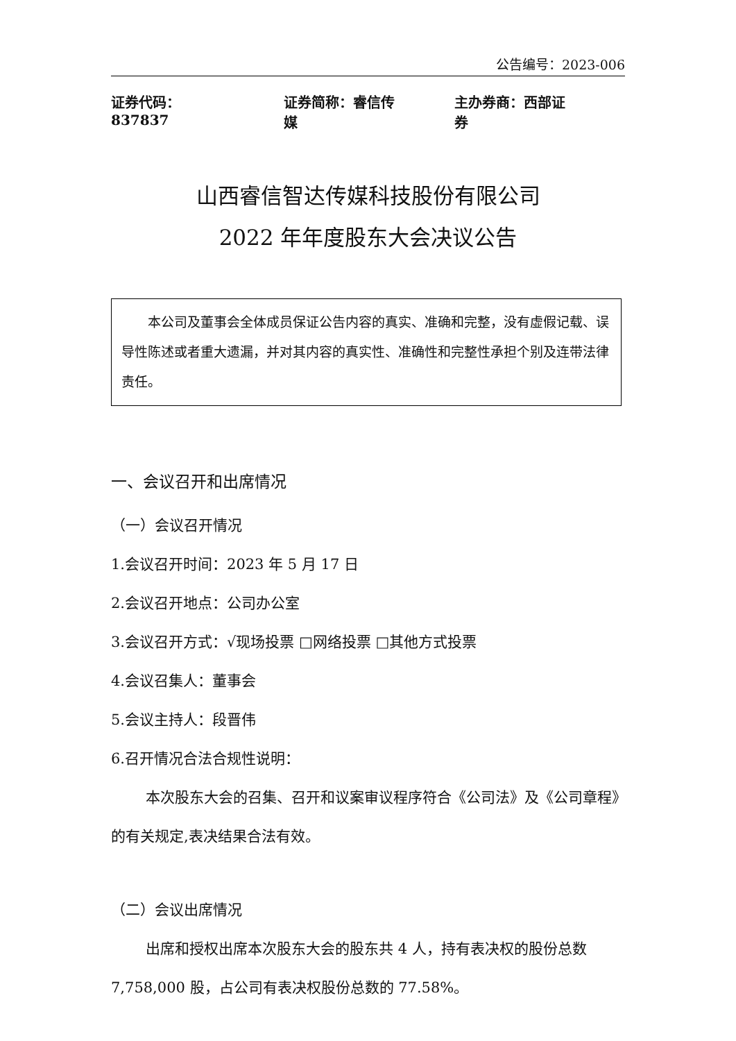公告编号：2023-006
证券代码：837837 证券简称：睿信传媒 主办券商：西部证券
山西睿信智达传媒科技股份有限公司
2022 年年度股东大会决议公告
本公司及董事会全体成员保证公告内容的真实、准确和完整，没有虚假记载、误导性陈述或者重大遗漏，并对其内容的真实性、准确性和完整性承担个别及连带法律责任。
一、会议召开和出席情况
（一）会议召开情况
1.会议召开时间：2023 年 5 月 17 日
2.会议召开地点：公司办公室
3.会议召开方式：√现场投票 □网络投票 □其他方式投票
4.会议召集人：董事会
5.会议主持人：段晋伟
6.召开情况合法合规性说明：
本次股东大会的召集、召开和议案审议程序符合《公司法》及《公司章程》的有关规定,表决结果合法有效。
（二）会议出席情况
出席和授权出席本次股东大会的股东共 4 人，持有表决权的股份总数 7,758,000 股，占公司有表决权股份总数的 77.58%。